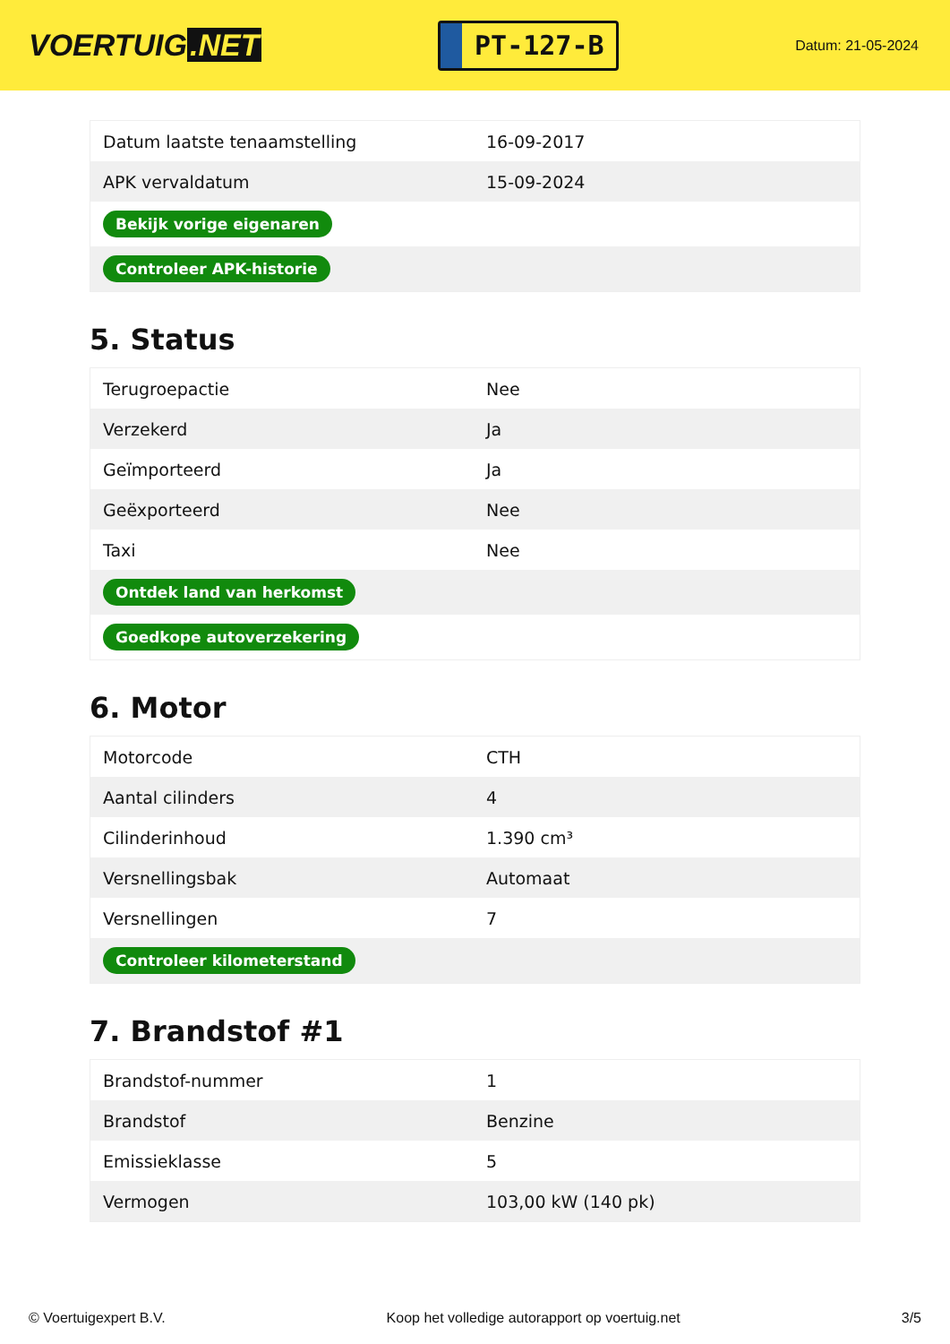VOERTUIG.NET
PT-127-B
Datum: 21-05-2024
| Datum laatste tenaamstelling | 16-09-2017 |
| APK vervaldatum | 15-09-2024 |
| Bekijk vorige eigenaren | |
| Controleer APK-historie | |
5. Status
| Terugroepactie | Nee |
| Verzekerd | Ja |
| Geïmporteerd | Ja |
| Geëxporteerd | Nee |
| Taxi | Nee |
| Ontdek land van herkomst | |
| Goedkope autoverzekering | |
6. Motor
| Motorcode | CTH |
| Aantal cilinders | 4 |
| Cilinderinhoud | 1.390 cm³ |
| Versnellingsbak | Automaat |
| Versnellingen | 7 |
| Controleer kilometerstand | |
7. Brandstof #1
| Brandstof-nummer | 1 |
| Brandstof | Benzine |
| Emissieklasse | 5 |
| Vermogen | 103,00 kW (140 pk) |
© Voertuigexpert B.V. Koop het volledige autorapport op voertuig.net 3/5